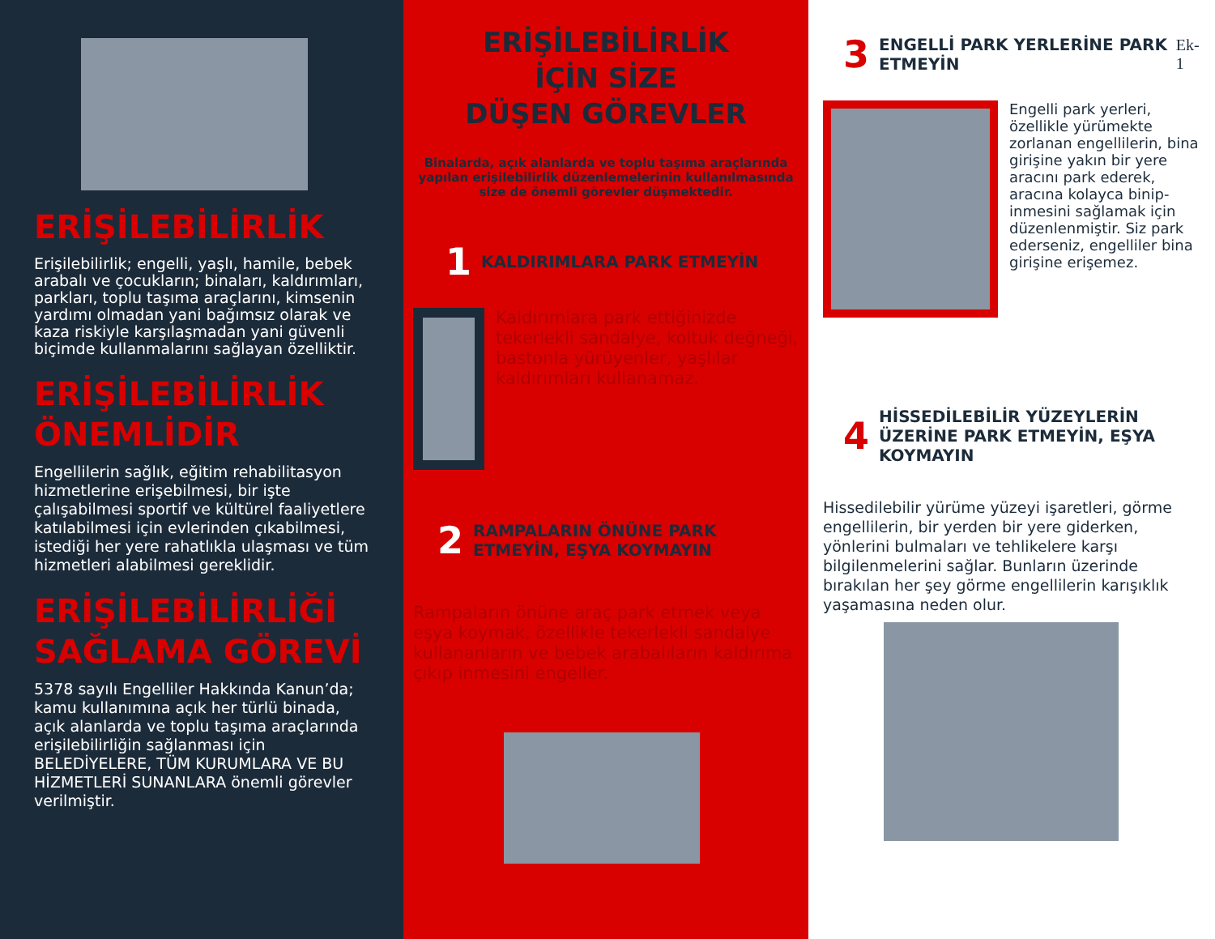ERİŞİLEBİLİRLİK
Erişilebilirlik; engelli, yaşlı, hamile, bebek arabalı ve çocukların; binaları, kaldırımları, parkları, toplu taşıma araçlarını, kimsenin yardımı olmadan yani bağımsız olarak ve kaza riskiyle karşılaşmadan yani güvenli biçimde kullanmalarını sağlayan özelliktir.
ERİŞİLEBİLİRLİK ÖNEMLİDİR
Engellilerin sağlık, eğitim rehabilitasyon hizmetlerine erişebilmesi, bir işte çalışabilmesi sportif ve kültürel faaliyetlere katılabilmesi için evlerinden çıkabilmesi, istediği her yere rahatlıkla ulaşması ve tüm hizmetleri alabilmesi gereklidir.
ERİŞİLEBİLİRLİĞİ SAĞLAMA GÖREVİ
5378 sayılı Engelliler Hakkında Kanun’da; kamu kullanımına açık her türlü binada, açık alanlarda ve toplu taşıma araçlarında erişilebilirliğin sağlanması için BELEDİYELERE, TÜM KURUMLARA VE BU HİZMETLERİ SUNANLARA önemli görevler verilmiştir.
ERİŞİLEBİLİRLİK
İÇİN SİZE
DÜŞEN GÖREVLER
Binalarda, açık alanlarda ve toplu taşıma araçlarında yapılan erişilebilirlik düzenlemelerinin kullanılmasında size de önemli görevler düşmektedir.
1 KALDIRIMLARA PARK ETMEYİN
Kaldırımlara park ettiğinizde tekerlekli sandalye, koltuk değneği, bastonla yürüyenler, yaşlılar kaldırımları kullanamaz.
2 RAMPALARIN ÖNÜNE PARK ETMEYİN, EŞYA KOYMAYIN
Rampaların önüne araç park etmek veya eşya koymak, özellikle tekerlekli sandalye kullananların ve bebek arabalıların kaldırıma çıkıp inmesini engeller.
3 ENGELLİ PARK YERLERİNE PARK ETMEYİN Ek-1
Engelli park yerleri, özellikle yürümekte zorlanan engellilerin, bina girişine yakın bir yere aracını park ederek, aracına kolayca binip-inmesini sağlamak için düzenlenmiştir. Siz park ederseniz, engelliler bina girişine erişemez.
4 HİSSEDİLEBİLİR YÜZEYLERİN ÜZERİNE PARK ETMEYİN, EŞYA KOYMAYIN
Hissedilebilir yürüme yüzeyi işaretleri, görme engellilerin, bir yerden bir yere giderken, yönlerini bulmaları ve tehlikelere karşı bilgilenmelerini sağlar. Bunların üzerinde bırakılan her şey görme engellilerin karışıklık yaşamasına neden olur.